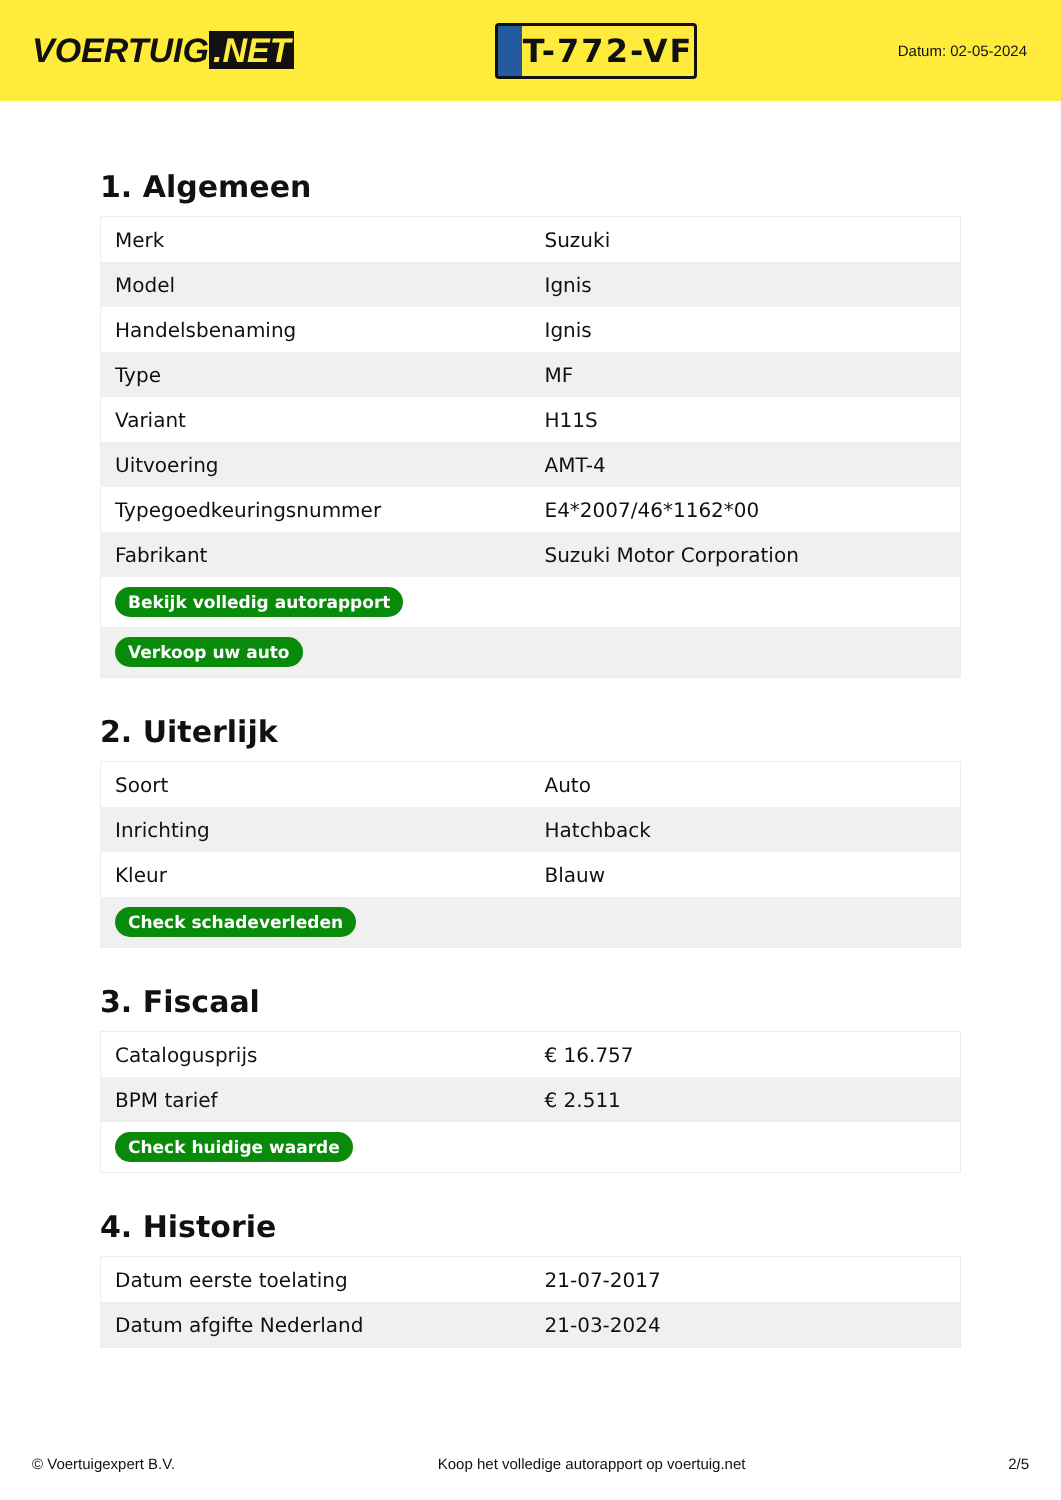VOERTUIG.NET
T-772-VF
Datum: 02-05-2024
1. Algemeen
| Merk | Suzuki |
| Model | Ignis |
| Handelsbenaming | Ignis |
| Type | MF |
| Variant | H11S |
| Uitvoering | AMT-4 |
| Typegoedkeuringsnummer | E4*2007/46*1162*00 |
| Fabrikant | Suzuki Motor Corporation |
| Bekijk volledig autorapport | |
| Verkoop uw auto | |
2. Uiterlijk
| Soort | Auto |
| Inrichting | Hatchback |
| Kleur | Blauw |
| Check schadeverleden | |
3. Fiscaal
| Catalogusprijs | € 16.757 |
| BPM tarief | € 2.511 |
| Check huidige waarde | |
4. Historie
| Datum eerste toelating | 21-07-2017 |
| Datum afgifte Nederland | 21-03-2024 |
© Voertuigexpert B.V. Koop het volledige autorapport op voertuig.net 2/5